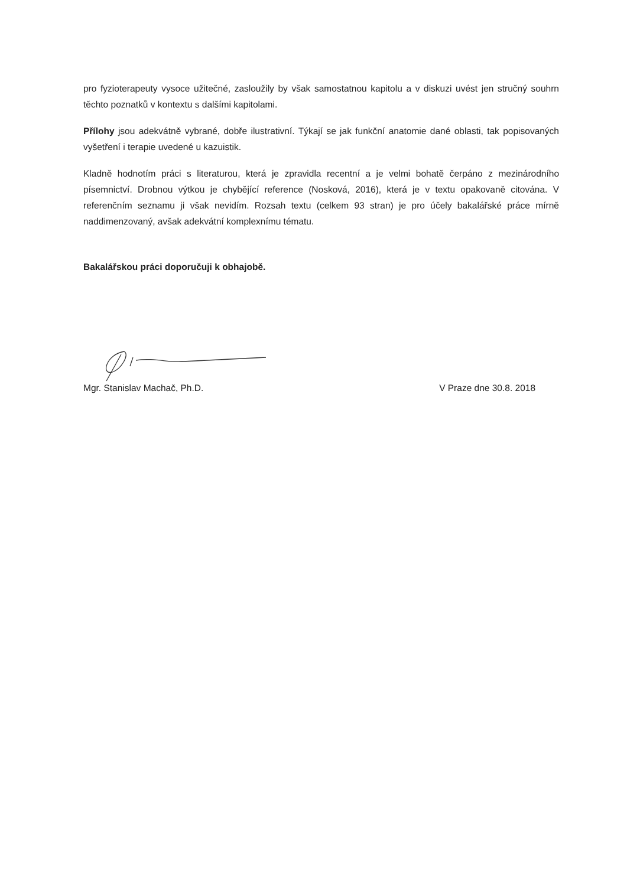pro fyzioterapeuty vysoce užitečné, zasloužily by však samostatnou kapitolu a v diskuzi uvést jen stručný souhrn těchto poznatků v kontextu s dalšími kapitolami.
Přílohy jsou adekvátně vybrané, dobře ilustrativní. Týkají se jak funkční anatomie dané oblasti, tak popisovaných vyšetření i terapie uvedené u kazuistik.
Kladně hodnotím práci s literaturou, která je zpravidla recentní a je velmi bohatě čerpáno z mezinárodního písemnictví. Drobnou výtkou je chybějící reference (Nosková, 2016), která je v textu opakovaně citována. V referenčním seznamu ji však nevidím. Rozsah textu (celkem 93 stran) je pro účely bakalářské práce mírně naddimenzovaný, avšak adekvátní komplexnímu tématu.
Bakalářskou práci doporučuji k obhajobě.
Mgr. Stanislav Machač, Ph.D. V Praze dne 30.8. 2018